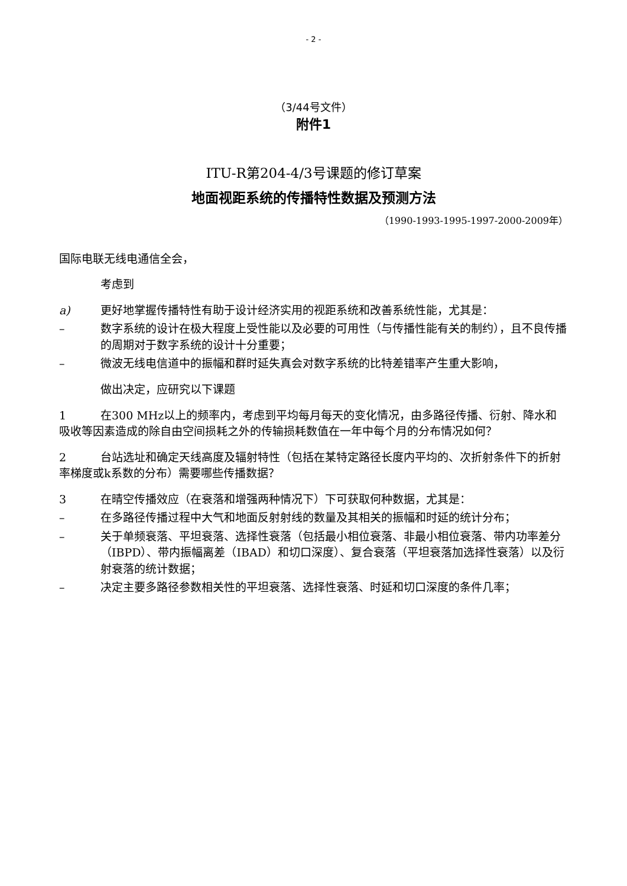- 2 -
（3/44号文件）
附件1
ITU-R第204-4/3号课题的修订草案
地面视距系统的传播特性数据及预测方法
（1990-1993-1995-1997-2000-2009年）
国际电联无线电通信全会，
考虑到
a) 更好地掌握传播特性有助于设计经济实用的视距系统和改善系统性能，尤其是：
– 数字系统的设计在极大程度上受性能以及必要的可用性（与传播性能有关的制约），且不良传播的周期对于数字系统的设计十分重要；
– 微波无线电信道中的振幅和群时延失真会对数字系统的比特差错率产生重大影响，
做出决定，应研究以下课题
1 在300 MHz以上的频率内，考虑到平均每月每天的变化情况，由多路径传播、衍射、降水和吸收等因素造成的除自由空间损耗之外的传输损耗数值在一年中每个月的分布情况如何？
2 台站选址和确定天线高度及辐射特性（包括在某特定路径长度内平均的、次折射条件下的折射率梯度或k系数的分布）需要哪些传播数据？
3 在晴空传播效应（在衰落和增强两种情况下）下可获取何种数据，尤其是：
– 在多路径传播过程中大气和地面反射射线的数量及其相关的振幅和时延的统计分布；
– 关于单频衰落、平坦衰落、选择性衰落（包括最小相位衰落、非最小相位衰落、带内功率差分（IBPD）、带内振幅离差（IBAD）和切口深度）、复合衰落（平坦衰落加选择性衰落）以及衍射衰落的统计数据；
– 决定主要多路径参数相关性的平坦衰落、选择性衰落、时延和切口深度的条件几率；